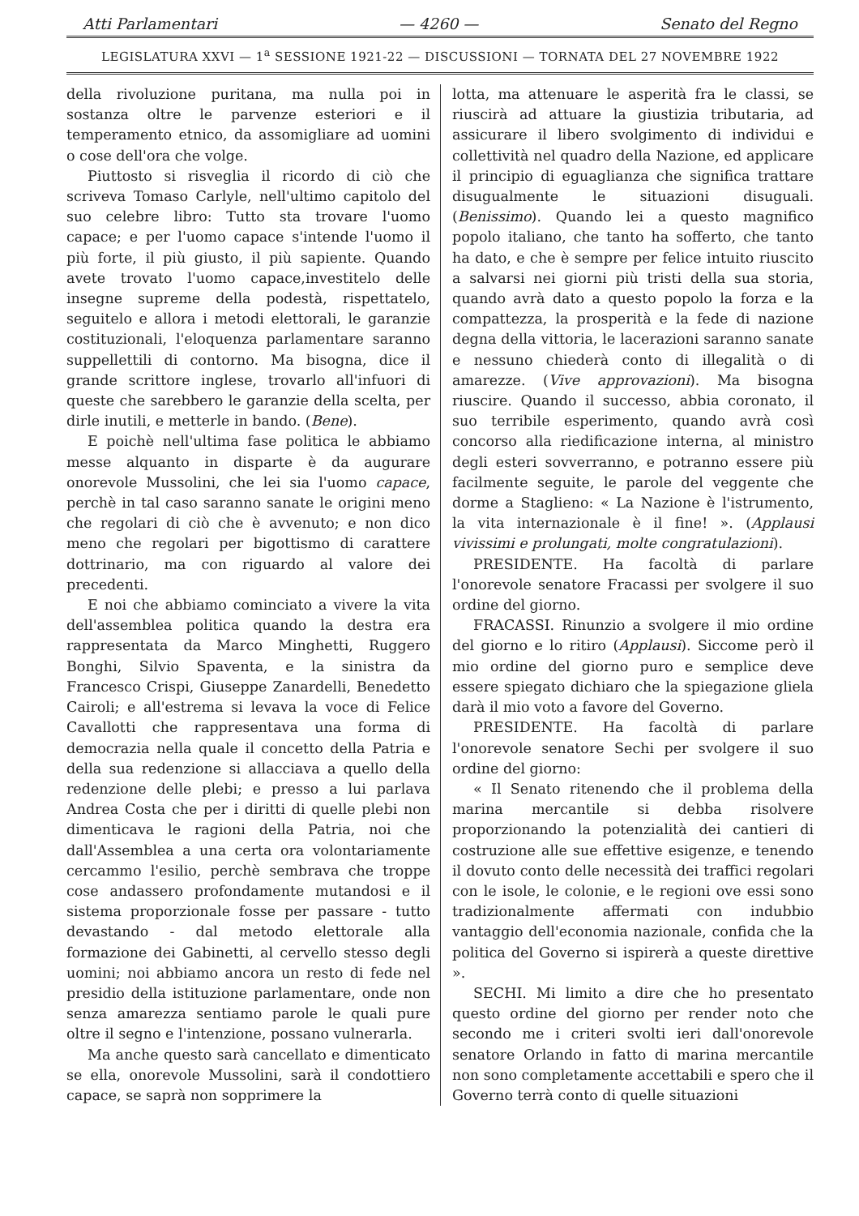Atti Parlamentari — 4260 — Senato del Regno
LEGISLATURA XXVI — 1<sup>a</sup> SESSIONE 1921-22 — DISCUSSIONI — TORNATA DEL 27 NOVEMBRE 1922
della rivoluzione puritana, ma nulla poi in sostanza oltre le parvenze esteriori e il temperamento etnico, da assomigliare ad uomini o cose dell'ora che volge.
Piuttosto si risveglia il ricordo di ciò che scriveva Tomaso Carlyle, nell'ultimo capitolo del suo celebre libro: Tutto sta trovare l'uomo capace; e per l'uomo capace s'intende l'uomo il più forte, il più giusto, il più sapiente. Quando avete trovato l'uomo capace,investitelo delle insegne supreme della podestà, rispettatelo, seguitelo e allora i metodi elettorali, le garanzie costituzionali, l'eloquenza parlamentare saranno suppellettili di contorno. Ma bisogna, dice il grande scrittore inglese, trovarlo all'infuori di queste che sarebbero le garanzie della scelta, per dirle inutili, e metterle in bando. (Bene).
E poichè nell'ultima fase politica le abbiamo messe alquanto in disparte è da augurare onorevole Mussolini, che lei sia l'uomo capace, perchè in tal caso saranno sanate le origini meno che regolari di ciò che è avvenuto; e non dico meno che regolari per bigottismo di carattere dottrinario, ma con riguardo al valore dei precedenti.
E noi che abbiamo cominciato a vivere la vita dell'assemblea politica quando la destra era rappresentata da Marco Minghetti, Ruggero Bonghi, Silvio Spaventa, e la sinistra da Francesco Crispi, Giuseppe Zanardelli, Benedetto Cairoli; e all'estrema si levava la voce di Felice Cavallotti che rappresentava una forma di democrazia nella quale il concetto della Patria e della sua redenzione si allacciava a quello della redenzione delle plebi; e presso a lui parlava Andrea Costa che per i diritti di quelle plebi non dimenticava le ragioni della Patria, noi che dall'Assemblea a una certa ora volontariamente cercammo l'esilio, perchè sembrava che troppe cose andassero profondamente mutandosi e il sistema proporzionale fosse per passare - tutto devastando - dal metodo elettorale alla formazione dei Gabinetti, al cervello stesso degli uomini; noi abbiamo ancora un resto di fede nel presidio della istituzione parlamentare, onde non senza amarezza sentiamo parole le quali pure oltre il segno e l'intenzione, possano vulnerarla.
Ma anche questo sarà cancellato e dimenticato se ella, onorevole Mussolini, sarà il condottiero capace, se saprà non sopprimere la
lotta, ma attenuare le asperità fra le classi, se riuscirà ad attuare la giustizia tributaria, ad assicurare il libero svolgimento di individui e collettività nel quadro della Nazione, ed applicare il principio di eguaglianza che significa trattare disugualmente le situazioni disuguali. (Benissimo). Quando lei a questo magnifico popolo italiano, che tanto ha sofferto, che tanto ha dato, e che è sempre per felice intuito riuscito a salvarsi nei giorni più tristi della sua storia, quando avrà dato a questo popolo la forza e la compattezza, la prosperità e la fede di nazione degna della vittoria, le lacerazioni saranno sanate e nessuno chiederà conto di illegalità o di amarezze. (Vive approvazioni). Ma bisogna riuscire. Quando il successo, abbia coronato, il suo terribile esperimento, quando avrà così concorso alla riedificazione interna, al ministro degli esteri sovverranno, e potranno essere più facilmente seguite, le parole del veggente che dorme a Staglieno: « La Nazione è l'istrumento, la vita internazionale è il fine! ». (Applausi vivissimi e prolungati, molte congratulazioni).
PRESIDENTE. Ha facoltà di parlare l'onorevole senatore Fracassi per svolgere il suo ordine del giorno.
FRACASSI. Rinunzio a svolgere il mio ordine del giorno e lo ritiro (Applausi). Siccome però il mio ordine del giorno puro e semplice deve essere spiegato dichiaro che la spiegazione gliela darà il mio voto a favore del Governo.
PRESIDENTE. Ha facoltà di parlare l'onorevole senatore Sechi per svolgere il suo ordine del giorno:
« Il Senato ritenendo che il problema della marina mercantile si debba risolvere proporzionando la potenzialità dei cantieri di costruzione alle sue effettive esigenze, e tenendo il dovuto conto delle necessità dei traffici regolari con le isole, le colonie, e le regioni ove essi sono tradizionalmente affermati con indubbio vantaggio dell'economia nazionale, confida che la politica del Governo si ispirerà a queste direttive ».
SECHI. Mi limito a dire che ho presentato questo ordine del giorno per render noto che secondo me i criteri svolti ieri dall'onorevole senatore Orlando in fatto di marina mercantile non sono completamente accettabili e spero che il Governo terrà conto di quelle situazioni